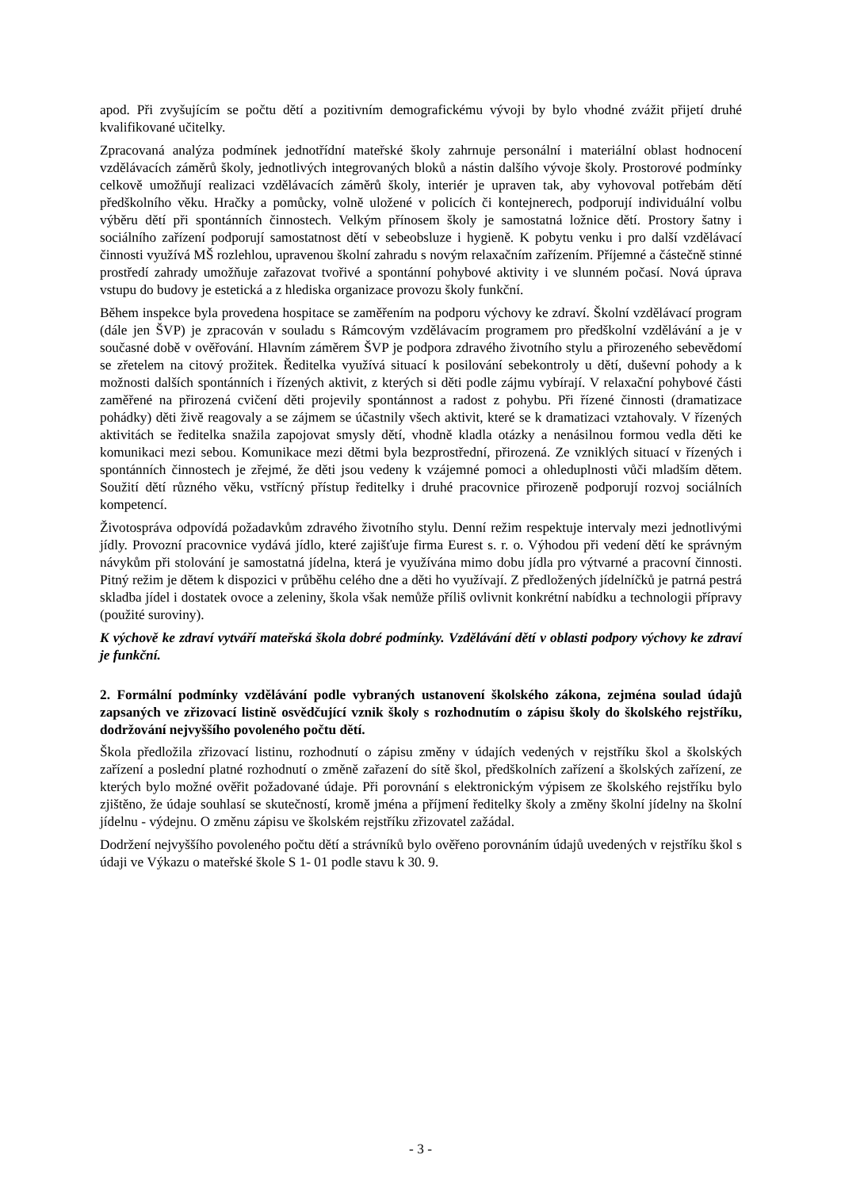apod. Při zvyšujícím se počtu dětí a pozitivním demografickému vývoji by bylo vhodné zvážit přijetí druhé kvalifikované učitelky.
Zpracovaná analýza podmínek jednotřídní mateřské školy zahrnuje personální i materiální oblast hodnocení vzdělávacích záměrů školy, jednotlivých integrovaných bloků a nástin dalšího vývoje školy. Prostorové podmínky celkově umožňují realizaci vzdělávacích záměrů školy, interiér je upraven tak, aby vyhovoval potřebám dětí předškolního věku. Hračky a pomůcky, volně uložené v policích či kontejnerech, podporují individuální volbu výběru dětí při spontánních činnostech. Velkým přínosem školy je samostatná ložnice dětí. Prostory šatny i sociálního zařízení podporují samostatnost dětí v sebeobsluze i hygieně. K pobytu venku i pro další vzdělávací činnosti využívá MŠ rozlehlou, upravenou školní zahradu s novým relaxačním zařízením. Příjemné a částečně stinné prostředí zahrady umožňuje zařazovat tvořivé a spontánní pohybové aktivity i ve slunném počasí. Nová úprava vstupu do budovy je estetická a z hlediska organizace provozu školy funkční.
Během inspekce byla provedena hospitace se zaměřením na podporu výchovy ke zdraví. Školní vzdělávací program (dále jen ŠVP) je zpracován v souladu s Rámcovým vzdělávacím programem pro předškolní vzdělávání a je v současné době v ověřování. Hlavním záměrem ŠVP je podpora zdravého životního stylu a přirozeného sebevědomí se zřetelem na citový prožitek. Ředitelka využívá situací k posilování sebekontroly u dětí, duševní pohody a k možnosti dalších spontánních i řízených aktivit, z kterých si děti podle zájmu vybírají. V relaxační pohybové části zaměřené na přirozená cvičení děti projevily spontánnost a radost z pohybu. Při řízené činnosti (dramatizace pohádky) děti živě reagovaly a se zájmem se účastnily všech aktivit, které se k dramatizaci vztahovaly. V řízených aktivitách se ředitelka snažila zapojovat smysly dětí, vhodně kladla otázky a nenásilnou formou vedla děti ke komunikaci mezi sebou. Komunikace mezi dětmi byla bezprostřední, přirozená. Ze vzniklých situací v řízených i spontánních činnostech je zřejmé, že děti jsou vedeny k vzájemné pomoci a ohleduplnosti vůči mladším dětem. Soužití dětí různého věku, vstřícný přístup ředitelky i druhé pracovnice přirozeně podporují rozvoj sociálních kompetencí.
Životospráva odpovídá požadavkům zdravého životního stylu. Denní režim respektuje intervaly mezi jednotlivými jídly. Provozní pracovnice vydává jídlo, které zajišťuje firma Eurest s. r. o. Výhodou při vedení dětí ke správným návykům při stolování je samostatná jídelna, která je využívána mimo dobu jídla pro výtvarné a pracovní činnosti. Pitný režim je dětem k dispozici v průběhu celého dne a děti ho využívají. Z předložených jídelníčků je patrná pestrá skladba jídel i dostatek ovoce a zeleniny, škola však nemůže příliš ovlivnit konkrétní nabídku a technologii přípravy (použité suroviny).
K výchově ke zdraví vytváří mateřská škola dobré podmínky. Vzdělávání dětí v oblasti podpory výchovy ke zdraví je funkční.
2. Formální podmínky vzdělávání podle vybraných ustanovení školského zákona, zejména soulad údajů zapsaných ve zřizovací listině osvědčující vznik školy s rozhodnutím o zápisu školy do školského rejstříku, dodržování nejvyššího povoleného počtu dětí.
Škola předložila zřizovací listinu, rozhodnutí o zápisu změny v údajích vedených v rejstříku škol a školských zařízení a poslední platné rozhodnutí o změně zařazení do sítě škol, předškolních zařízení a školských zařízení, ze kterých bylo možné ověřit požadované údaje. Při porovnání s elektronickým výpisem ze školského rejstříku bylo zjištěno, že údaje souhlasí se skutečností, kromě jména a příjmení ředitelky školy a změny školní jídelny na školní jídelnu - výdejnu. O změnu zápisu ve školském rejstříku zřizovatel zažádal.
Dodržení nejvyššího povoleného počtu dětí a strávníků bylo ověřeno porovnáním údajů uvedených v rejstříku škol s údaji ve Výkazu o mateřské škole S 1- 01 podle stavu k 30. 9.
- 3 -